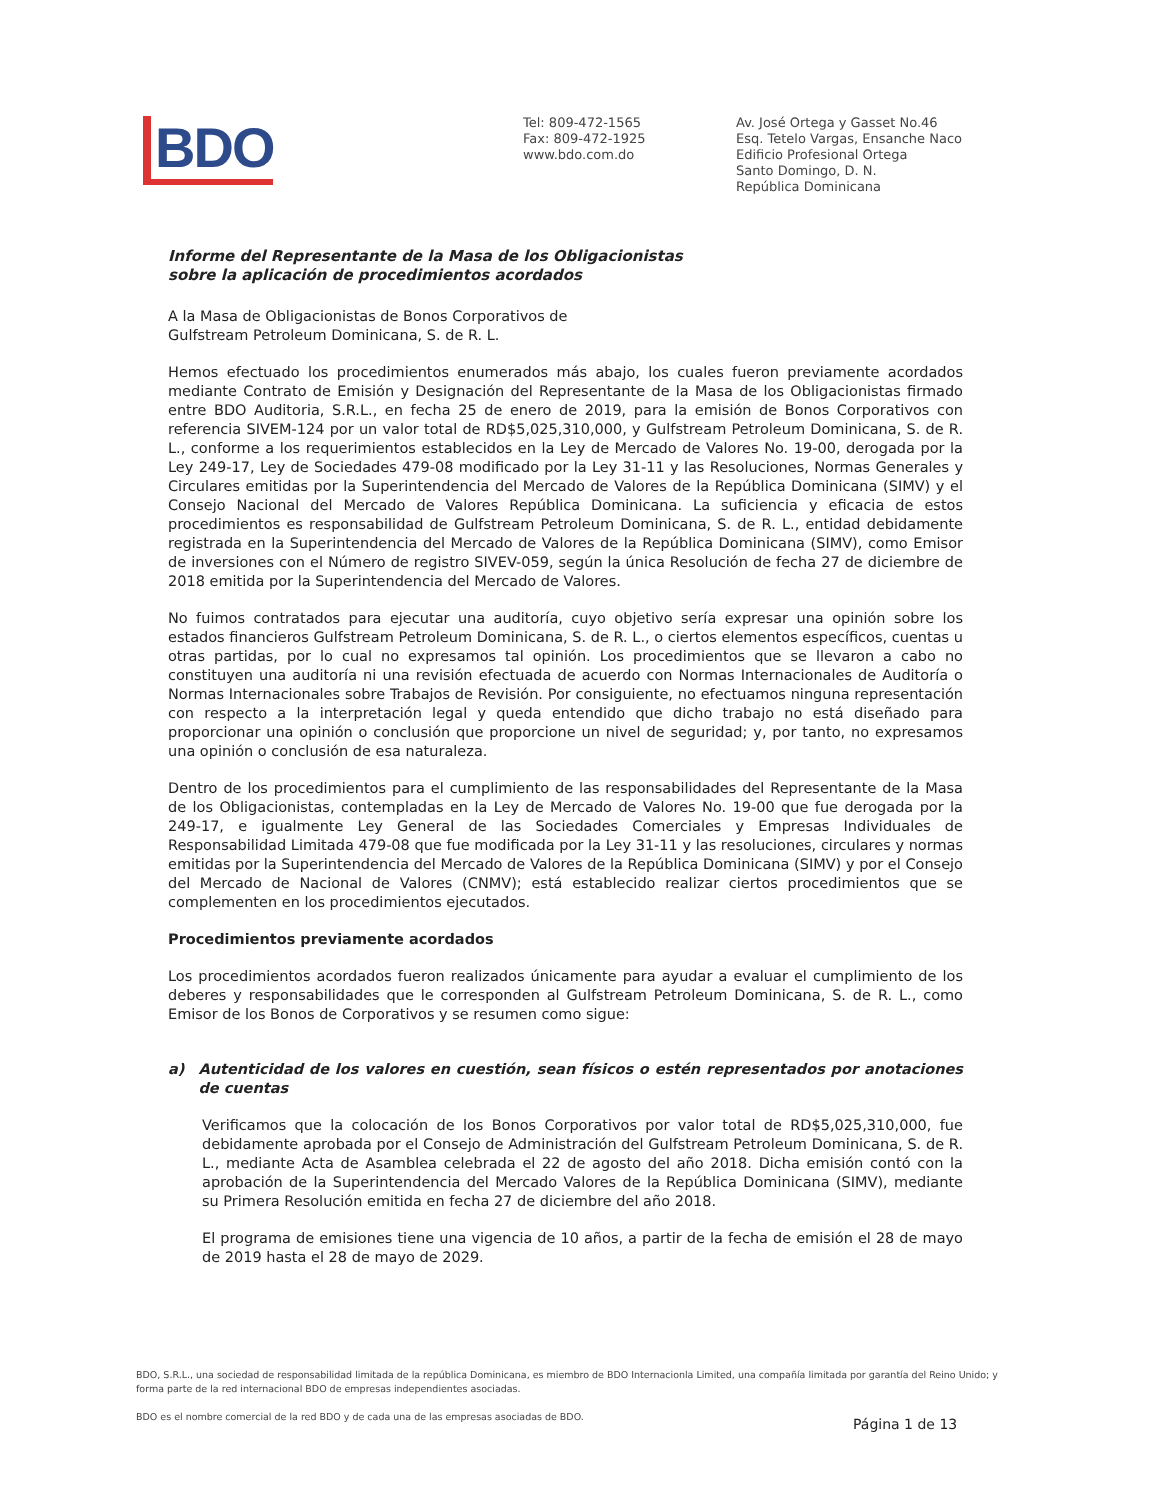BDO
Tel: 809-472-1565
Fax: 809-472-1925
www.bdo.com.do
Av. José Ortega y Gasset No.46
Esq. Tetelo Vargas, Ensanche Naco
Edificio Profesional Ortega
Santo Domingo, D. N.
República Dominicana
Informe del Representante de la Masa de los Obligacionistas
sobre la aplicación de procedimientos acordados
A la Masa de Obligacionistas de Bonos Corporativos de
Gulfstream Petroleum Dominicana, S. de R. L.
Hemos efectuado los procedimientos enumerados más abajo, los cuales fueron previamente acordados mediante Contrato de Emisión y Designación del Representante de la Masa de los Obligacionistas firmado entre BDO Auditoria, S.R.L., en fecha 25 de enero de 2019, para la emisión de Bonos Corporativos con referencia SIVEM-124 por un valor total de RD$5,025,310,000, y Gulfstream Petroleum Dominicana, S. de R. L., conforme a los requerimientos establecidos en la Ley de Mercado de Valores No. 19-00, derogada por la Ley 249-17, Ley de Sociedades 479-08 modificado por la Ley 31-11 y las Resoluciones, Normas Generales y Circulares emitidas por la Superintendencia del Mercado de Valores de la República Dominicana (SIMV) y el Consejo Nacional del Mercado de Valores República Dominicana. La suficiencia y eficacia de estos procedimientos es responsabilidad de Gulfstream Petroleum Dominicana, S. de R. L., entidad debidamente registrada en la Superintendencia del Mercado de Valores de la República Dominicana (SIMV), como Emisor de inversiones con el Número de registro SIVEV-059, según la única Resolución de fecha 27 de diciembre de 2018 emitida por la Superintendencia del Mercado de Valores.
No fuimos contratados para ejecutar una auditoría, cuyo objetivo sería expresar una opinión sobre los estados financieros Gulfstream Petroleum Dominicana, S. de R. L., o ciertos elementos específicos, cuentas u otras partidas, por lo cual no expresamos tal opinión. Los procedimientos que se llevaron a cabo no constituyen una auditoría ni una revisión efectuada de acuerdo con Normas Internacionales de Auditoría o Normas Internacionales sobre Trabajos de Revisión. Por consiguiente, no efectuamos ninguna representación con respecto a la interpretación legal y queda entendido que dicho trabajo no está diseñado para proporcionar una opinión o conclusión que proporcione un nivel de seguridad; y, por tanto, no expresamos una opinión o conclusión de esa naturaleza.
Dentro de los procedimientos para el cumplimiento de las responsabilidades del Representante de la Masa de los Obligacionistas, contempladas en la Ley de Mercado de Valores No. 19-00 que fue derogada por la 249-17, e igualmente Ley General de las Sociedades Comerciales y Empresas Individuales de Responsabilidad Limitada 479-08 que fue modificada por la Ley 31-11 y las resoluciones, circulares y normas emitidas por la Superintendencia del Mercado de Valores de la República Dominicana (SIMV) y por el Consejo del Mercado de Nacional de Valores (CNMV); está establecido realizar ciertos procedimientos que se complementen en los procedimientos ejecutados.
Procedimientos previamente acordados
Los procedimientos acordados fueron realizados únicamente para ayudar a evaluar el cumplimiento de los deberes y responsabilidades que le corresponden al Gulfstream Petroleum Dominicana, S. de R. L., como Emisor de los Bonos de Corporativos y se resumen como sigue:
a) Autenticidad de los valores en cuestión, sean físicos o estén representados por anotaciones de cuentas
Verificamos que la colocación de los Bonos Corporativos por valor total de RD$5,025,310,000, fue debidamente aprobada por el Consejo de Administración del Gulfstream Petroleum Dominicana, S. de R. L., mediante Acta de Asamblea celebrada el 22 de agosto del año 2018. Dicha emisión contó con la aprobación de la Superintendencia del Mercado Valores de la República Dominicana (SIMV), mediante su Primera Resolución emitida en fecha 27 de diciembre del año 2018.
El programa de emisiones tiene una vigencia de 10 años, a partir de la fecha de emisión el 28 de mayo de 2019 hasta el 28 de mayo de 2029.
BDO, S.R.L., una sociedad de responsabilidad limitada de la república Dominicana, es miembro de BDO Internacionla Limited, una compañía limitada por garantía del Reino Unido; y forma parte de la red internacional BDO de empresas independientes asociadas.
BDO es el nombre comercial de la red BDO y de cada una de las empresas asociadas de BDO.
Página 1 de 13